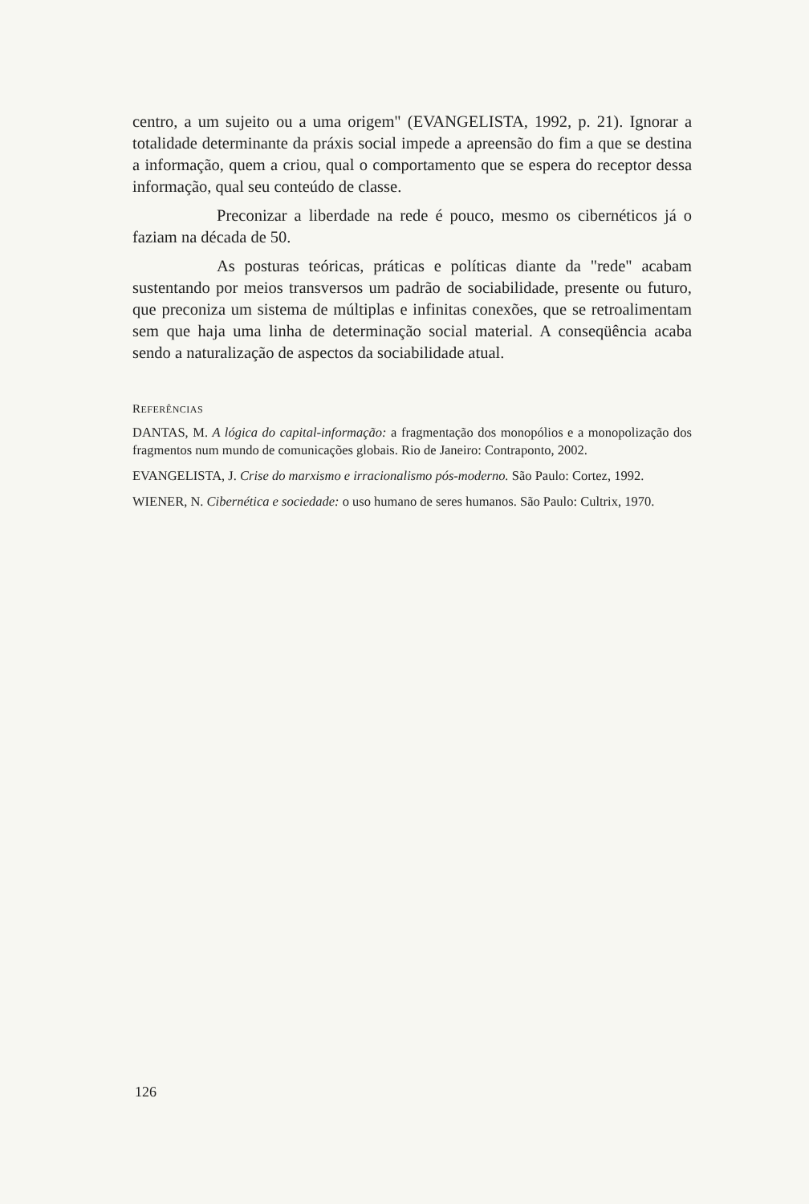centro, a um sujeito ou a uma origem" (EVANGELISTA, 1992, p. 21). Ignorar a totalidade determinante da práxis social impede a apreensão do fim a que se destina a informação, quem a criou, qual o comportamento que se espera do receptor dessa informação, qual seu conteúdo de classe.
Preconizar a liberdade na rede é pouco, mesmo os cibernéticos já o faziam na década de 50.
As posturas teóricas, práticas e políticas diante da "rede" acabam sustentando por meios transversos um padrão de sociabilidade, presente ou futuro, que preconiza um sistema de múltiplas e infinitas conexões, que se retroalimentam sem que haja uma linha de determinação social material. A conseqüência acaba sendo a naturalização de aspectos da sociabilidade atual.
REFERÊNCIAS
DANTAS, M. A lógica do capital-informação: a fragmentação dos monopólios e a monopolização dos fragmentos num mundo de comunicações globais. Rio de Janeiro: Contraponto, 2002.
EVANGELISTA, J. Crise do marxismo e irracionalismo pós-moderno. São Paulo: Cortez, 1992.
WIENER, N. Cibernética e sociedade: o uso humano de seres humanos. São Paulo: Cultrix, 1970.
126